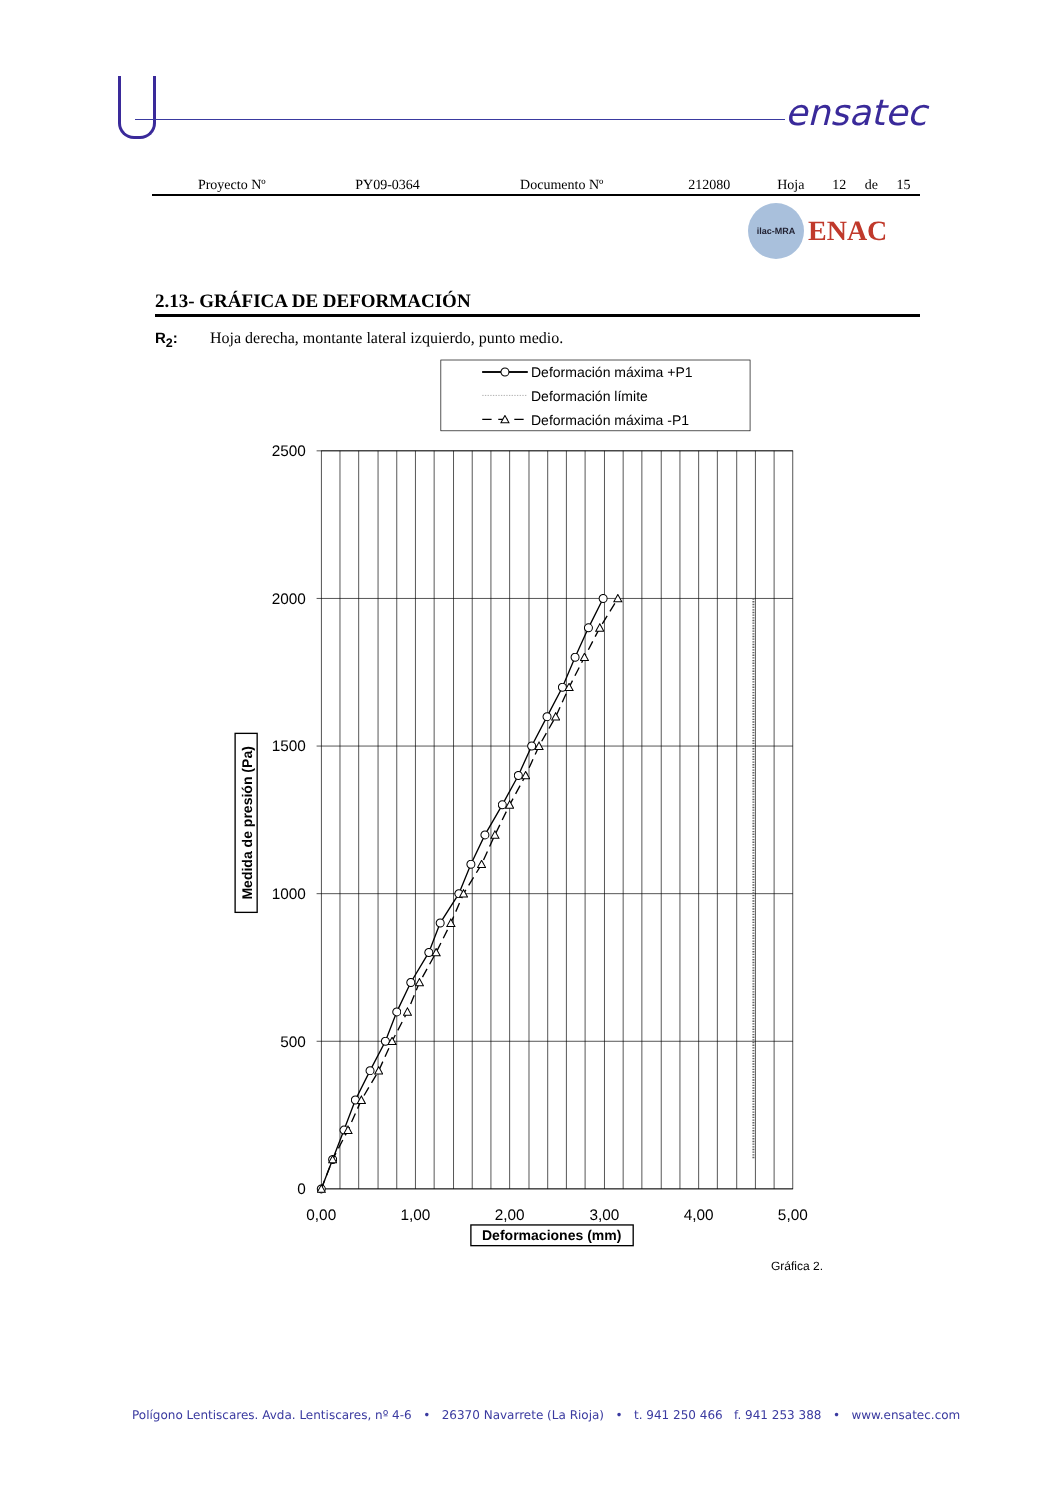ensatec
| Proyecto Nº | PY09-0364 | Documento Nº | 212080 | Hoja | 12 | de | 15 |
ilac-MRA
ENAC
2.13- GRÁFICA DE DEFORMACIÓN
R<sub>2</sub>: Hoja derecha, montante lateral izquierdo, punto medio.
Deformación máxima +P1
Deformación límite
Deformación máxima -P1
2500
2000
1500
1000
500
0
0,00
1,00
2,00
3,00
4,00
5,00
Deformaciones (mm)
Medida de presión (Pa)
Gráfica 2.
Polígono Lentiscares. Avda. Lentiscares, nº 4-6 • 26370 Navarrete (La Rioja) • t. 941 250 466 f. 941 253 388 • www.ensatec.com